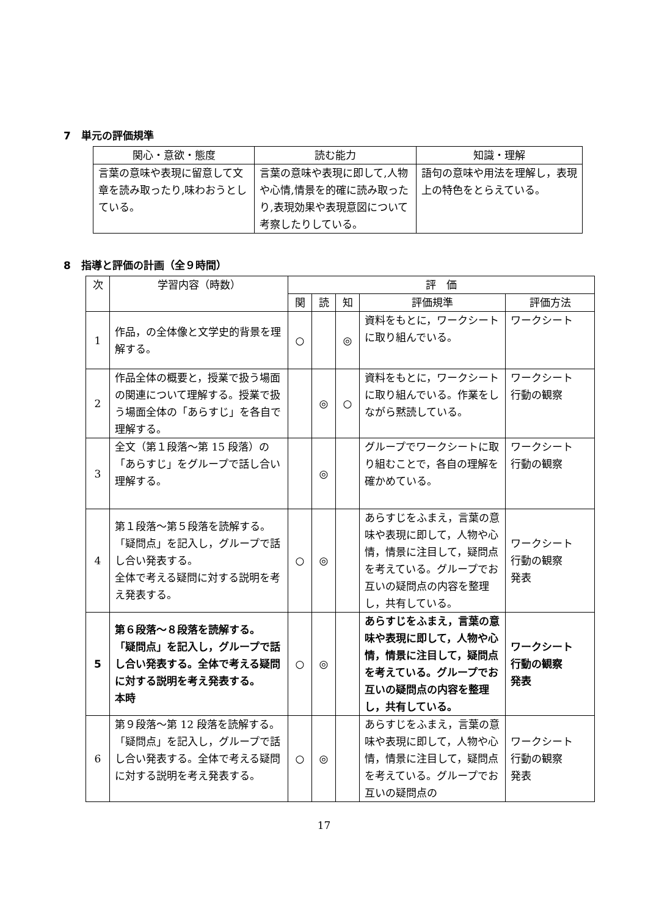7　単元の評価規準
| 関心・意欲・態度 | 読む能力 | 知識・理解 |
| --- | --- | --- |
| 言葉の意味や表現に留意して文章を読み取ったり,味わおうとしている。 | 言葉の意味や表現に即して,人物や心情,情景を的確に読み取ったり,表現効果や表現意図について考察したりしている。 | 語句の意味や用法を理解し，表現上の特色をとらえている。 |
8　指導と評価の計画（全９時間）
| 次 | 学習内容（時数） | 評 価 | | | | |
| --- | --- | --- | --- | --- | --- | --- |
| | | 関 | 読 | 知 | 評価規準 | 評価方法 |
| 1 | 作品，の全体像と文学史的背景を理解する。 | ○ | | ◎ | 資料をもとに，ワークシートに取り組んでいる。 | ワークシート |
| 2 | 作品全体の概要と，授業で扱う場面の関連について理解する。授業で扱う場面全体の「あらすじ」を各自で理解する。 | | ◎ | ○ | 資料をもとに，ワークシートに取り組んでいる。作業をしながら黙読している。 | ワークシート 行動の観察 |
| 3 | 全文（第１段落～第 15 段落）の「あらすじ」をグループで話し合い理解する。 | | ◎ | | グループでワークシートに取り組むことで，各自の理解を確かめている。 | ワークシート 行動の観察 |
| 4 | 第１段落～第５段落を読解する。 「疑問点」を記入し，グループで話し合い発表する。 全体で考える疑問に対する説明を考え発表する。 | ○ | ◎ | | あらすじをふまえ，言葉の意味や表現に即して，人物や心情，情景に注目して，疑問点を考えている。グループでお互いの疑問点の内容を整理し，共有している。 | ワークシート 行動の観察 発表 |
| 5 | 第６段落～８段落を読解する。 「疑問点」を記入し，グループで話し合い発表する。全体で考える疑問に対する説明を考え発表する。 本時 | ○ | ◎ | | あらすじをふまえ，言葉の意味や表現に即して，人物や心情，情景に注目して，疑問点を考えている。グループでお互いの疑問点の内容を整理し，共有している。 | ワークシート 行動の観察 発表 |
| 6 | 第９段落～第 12 段落を読解する。「疑問点」を記入し，グループで話し合い発表する。全体で考える疑問に対する説明を考え発表する。 | ○ | ◎ | | あらすじをふまえ，言葉の意味や表現に即して，人物や心情，情景に注目して，疑問点を考えている。グループでお互いの疑問点の | ワークシート 行動の観察 発表 |
17